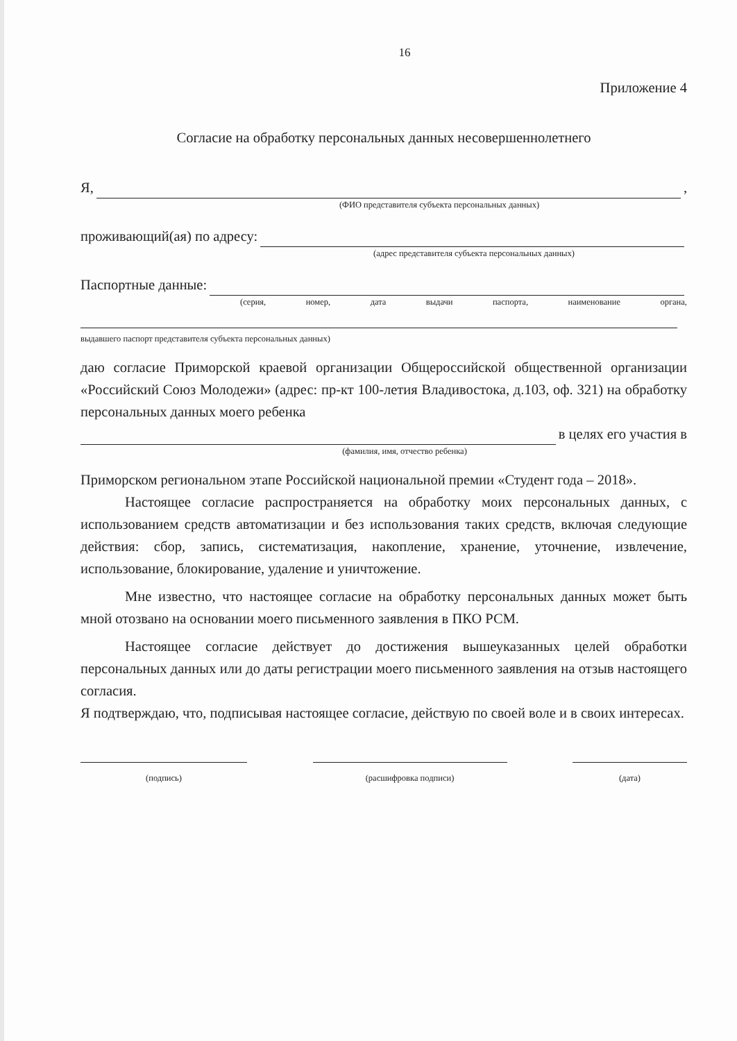16
Приложение 4
Согласие на обработку персональных данных несовершеннолетнего
Я, ,
(ФИО представителя субъекта персональных данных)
проживающий(ая) по адресу:
(адрес представителя субъекта персональных данных)
Паспортные данные:
(серия, номер, дата выдачи паспорта, наименование органа,
выдавшего паспорт представителя субъекта персональных данных)
даю согласие Приморской краевой организации Общероссийской общественной организации «Российский Союз Молодежи» (адрес: пр-кт 100-летия Владивостока, д.103, оф. 321) на обработку персональных данных моего ребенка
в целях его участия в
(фамилия, имя, отчество ребенка)
Приморском региональном этапе Российской национальной премии «Студент года – 2018».
Настоящее согласие распространяется на обработку моих персональных данных, с использованием средств автоматизации и без использования таких средств, включая следующие действия: сбор, запись, систематизация, накопление, хранение, уточнение, извлечение, использование, блокирование, удаление и уничтожение.
Мне известно, что настоящее согласие на обработку персональных данных может быть мной отозвано на основании моего письменного заявления в ПКО РСМ.
Настоящее согласие действует до достижения вышеуказанных целей обработки персональных данных или до даты регистрации моего письменного заявления на отзыв настоящего согласия.
Я подтверждаю, что, подписывая настоящее согласие, действую по своей воле и в своих интересах.
(подпись) (расшифровка подписи) (дата)